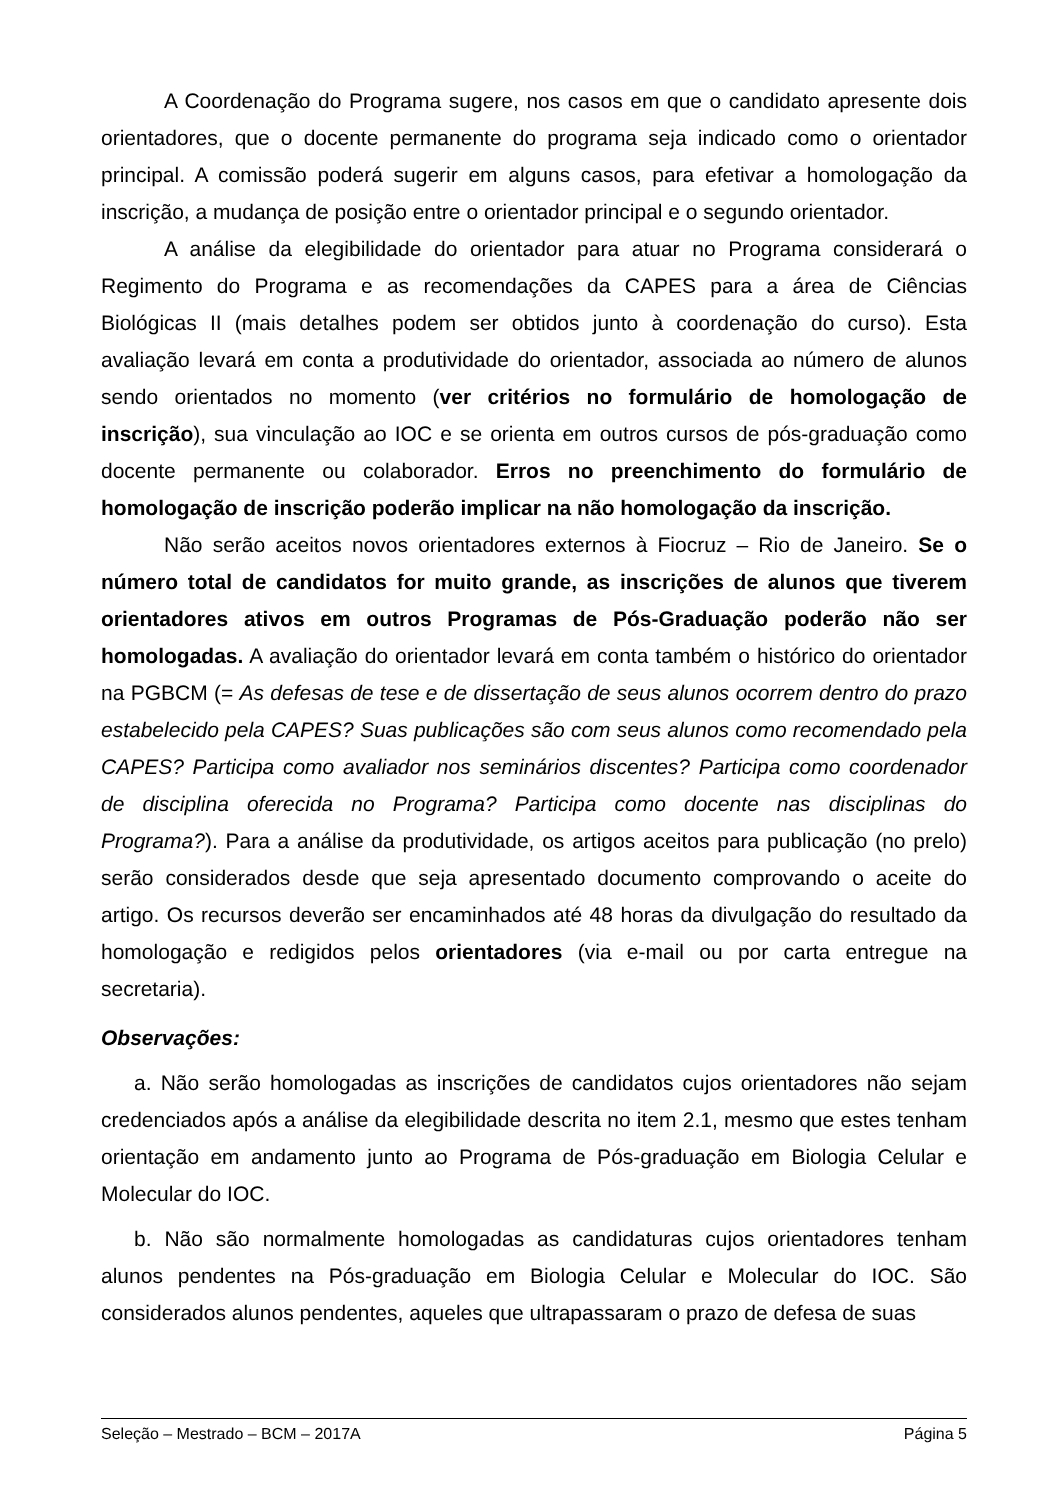A Coordenação do Programa sugere, nos casos em que o candidato apresente dois orientadores, que o docente permanente do programa seja indicado como o orientador principal. A comissão poderá sugerir em alguns casos, para efetivar a homologação da inscrição, a mudança de posição entre o orientador principal e o segundo orientador.
A análise da elegibilidade do orientador para atuar no Programa considerará o Regimento do Programa e as recomendações da CAPES para a área de Ciências Biológicas II (mais detalhes podem ser obtidos junto à coordenação do curso). Esta avaliação levará em conta a produtividade do orientador, associada ao número de alunos sendo orientados no momento (ver critérios no formulário de homologação de inscrição), sua vinculação ao IOC e se orienta em outros cursos de pós-graduação como docente permanente ou colaborador. Erros no preenchimento do formulário de homologação de inscrição poderão implicar na não homologação da inscrição.
Não serão aceitos novos orientadores externos à Fiocruz – Rio de Janeiro. Se o número total de candidatos for muito grande, as inscrições de alunos que tiverem orientadores ativos em outros Programas de Pós-Graduação poderão não ser homologadas. A avaliação do orientador levará em conta também o histórico do orientador na PGBCM (= As defesas de tese e de dissertação de seus alunos ocorrem dentro do prazo estabelecido pela CAPES? Suas publicações são com seus alunos como recomendado pela CAPES? Participa como avaliador nos seminários discentes? Participa como coordenador de disciplina oferecida no Programa? Participa como docente nas disciplinas do Programa?). Para a análise da produtividade, os artigos aceitos para publicação (no prelo) serão considerados desde que seja apresentado documento comprovando o aceite do artigo. Os recursos deverão ser encaminhados até 48 horas da divulgação do resultado da homologação e redigidos pelos orientadores (via e-mail ou por carta entregue na secretaria).
Observações:
a. Não serão homologadas as inscrições de candidatos cujos orientadores não sejam credenciados após a análise da elegibilidade descrita no item 2.1, mesmo que estes tenham orientação em andamento junto ao Programa de Pós-graduação em Biologia Celular e Molecular do IOC.
b. Não são normalmente homologadas as candidaturas cujos orientadores tenham alunos pendentes na Pós-graduação em Biologia Celular e Molecular do IOC. São considerados alunos pendentes, aqueles que ultrapassaram o prazo de defesa de suas
Seleção – Mestrado – BCM – 2017A Página 5